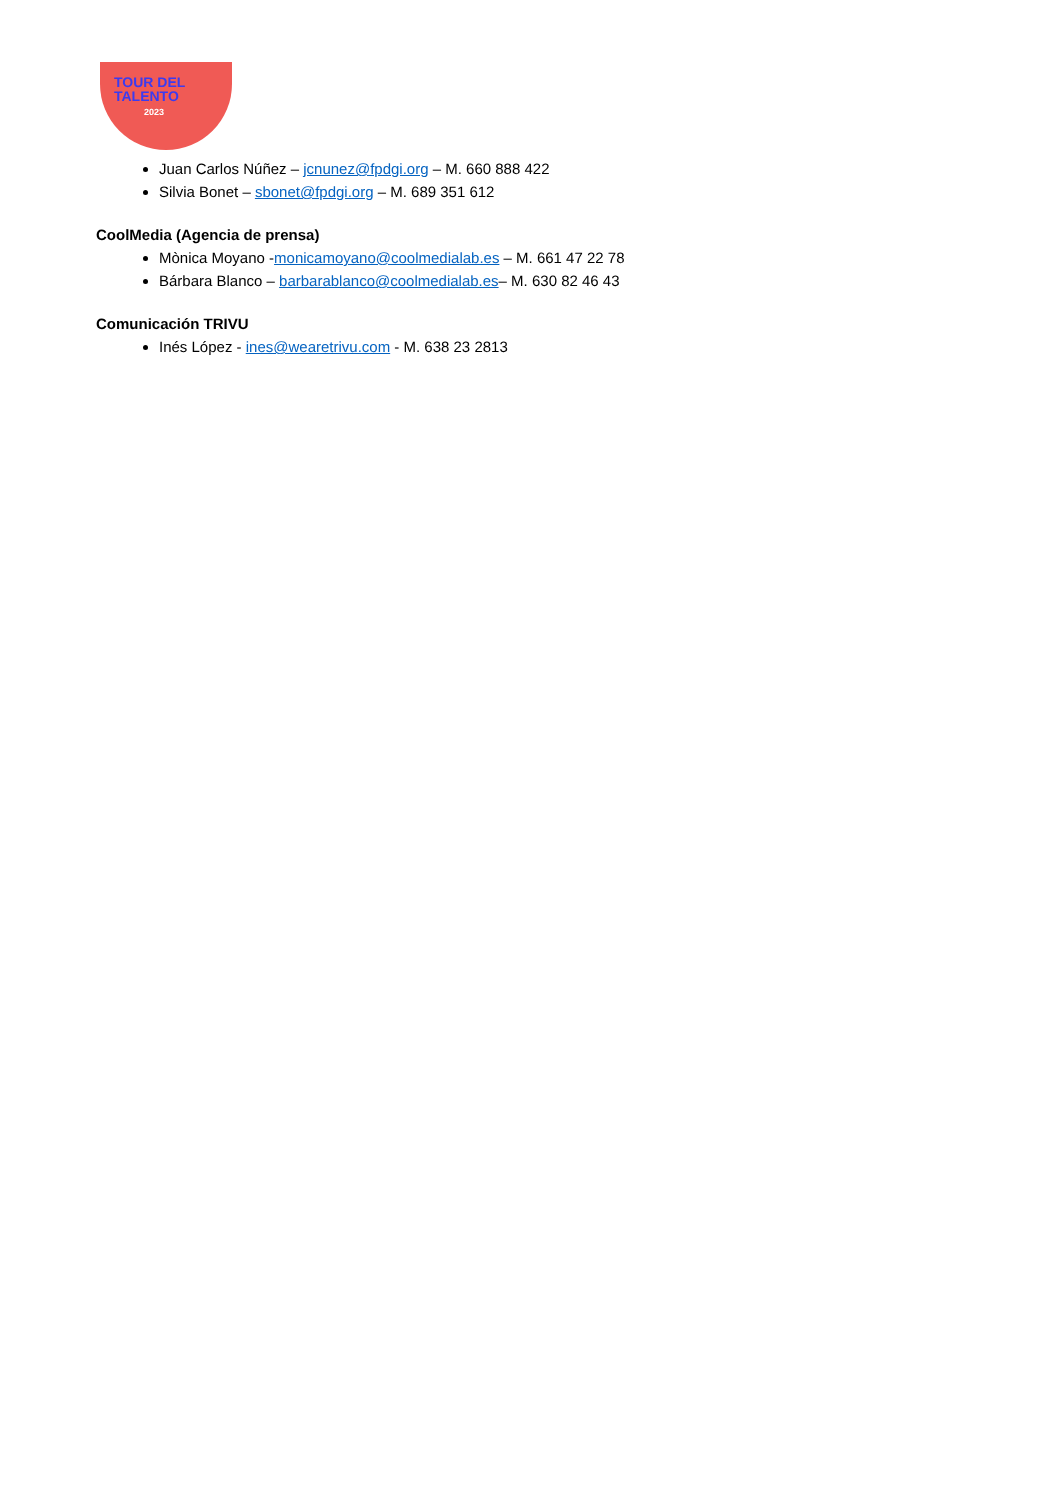TOUR DEL
TALENTO
2023
Juan Carlos Núñez – jcnunez@fpdgi.org – M. 660 888 422
Silvia Bonet – sbonet@fpdgi.org – M. 689 351 612
CoolMedia (Agencia de prensa)
Mònica Moyano -monicamoyano@coolmedialab.es – M. 661 47 22 78
Bárbara Blanco – barbarablanco@coolmedialab.es– M. 630 82 46 43
Comunicación TRIVU
Inés López - ines@wearetrivu.com - M. 638 23 2813